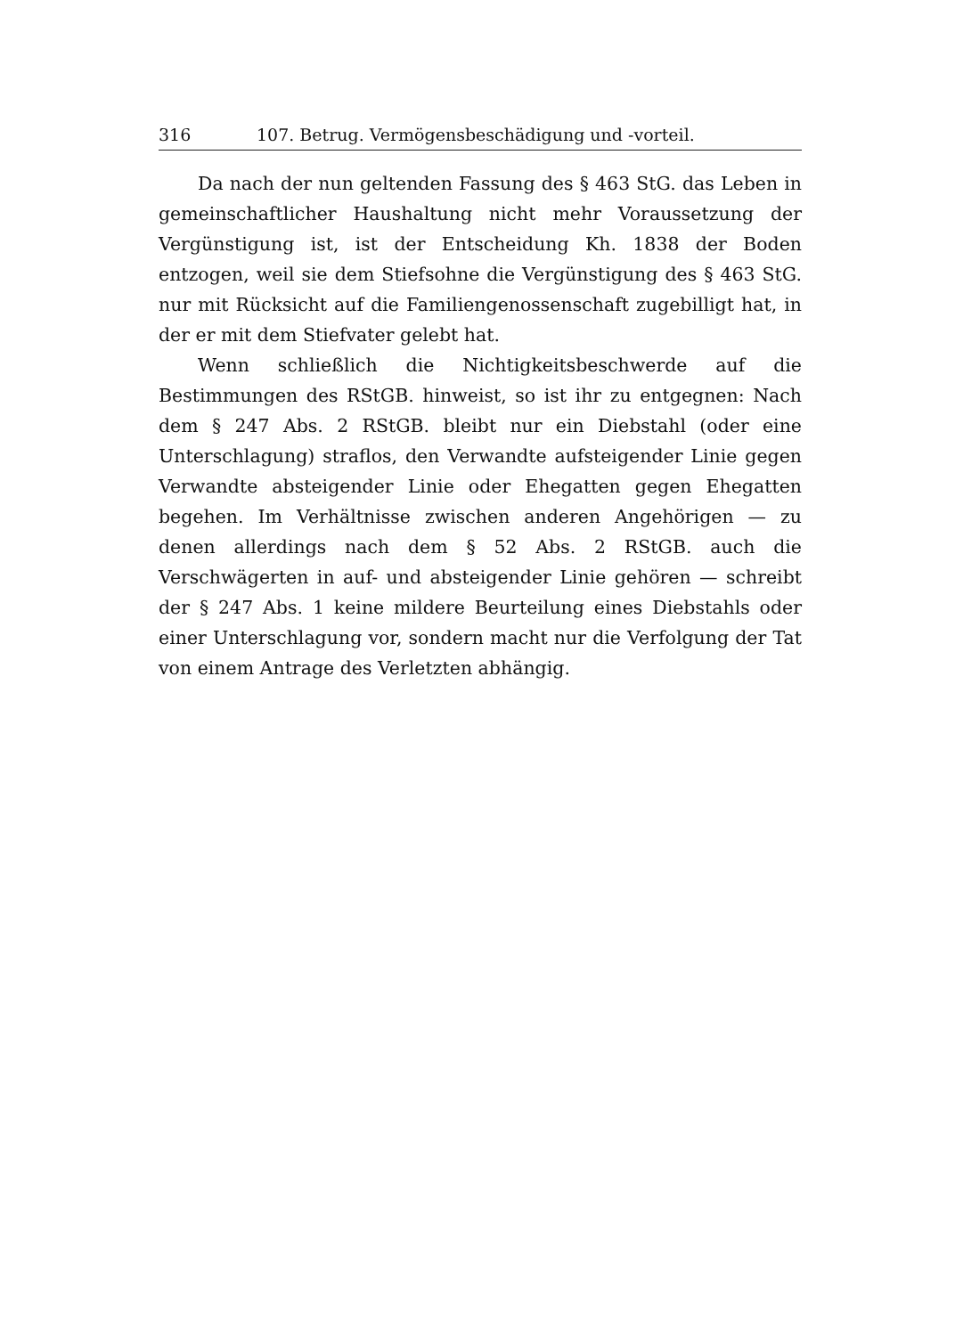316 107. Betrug. Vermögensbeschädigung und -vorteil.
Da nach der nun geltenden Fassung des § 463 StG. das Leben in gemeinschaftlicher Haushaltung nicht mehr Voraussetzung der Vergünstigung ist, ist der Entscheidung Kh. 1838 der Boden entzogen, weil sie dem Stiefsohne die Vergünstigung des § 463 StG. nur mit Rücksicht auf die Familiengenossenschaft zugebilligt hat, in der er mit dem Stiefvater gelebt hat.
Wenn schließlich die Nichtigkeitsbeschwerde auf die Bestimmungen des RStGB. hinweist, so ist ihr zu entgegnen: Nach dem § 247 Abs. 2 RStGB. bleibt nur ein Diebstahl (oder eine Unterschlagung) straflos, den Verwandte aufsteigender Linie gegen Verwandte absteigender Linie oder Ehegatten gegen Ehegatten begehen. Im Verhältnisse zwischen anderen Angehörigen — zu denen allerdings nach dem § 52 Abs. 2 RStGB. auch die Verschwägerten in auf- und absteigender Linie gehören — schreibt der § 247 Abs. 1 keine mildere Beurteilung eines Diebstahls oder einer Unterschlagung vor, sondern macht nur die Verfolgung der Tat von einem Antrage des Verletzten abhängig.